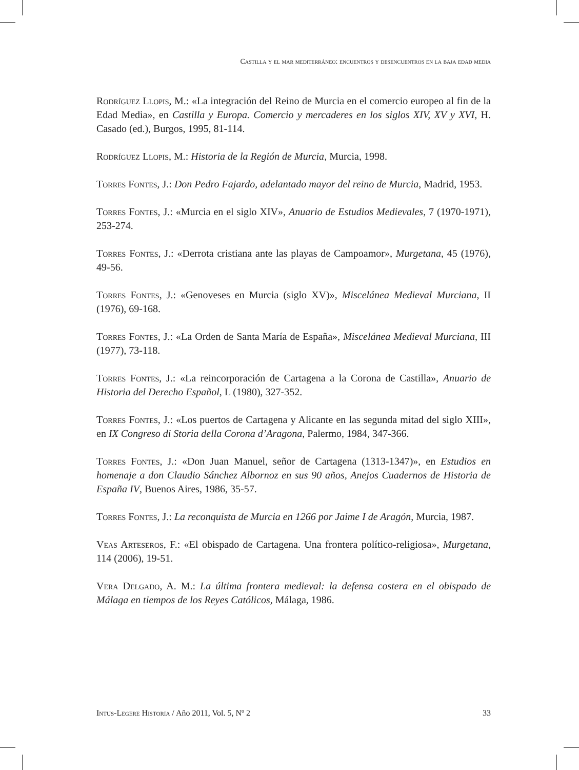Castilla y el mar mediterráneo: encuentros y desencuentros en la baja edad media
Rodríguez Llopis, M.: «La integración del Reino de Murcia en el comercio europeo al fin de la Edad Media», en Castilla y Europa. Comercio y mercaderes en los siglos XIV, XV y XVI, H. Casado (ed.), Burgos, 1995, 81-114.
Rodríguez Llopis, M.: Historia de la Región de Murcia, Murcia, 1998.
Torres Fontes, J.: Don Pedro Fajardo, adelantado mayor del reino de Murcia, Madrid, 1953.
Torres Fontes, J.: «Murcia en el siglo XIV», Anuario de Estudios Medievales, 7 (1970-1971), 253-274.
Torres Fontes, J.: «Derrota cristiana ante las playas de Campoamor», Murgetana, 45 (1976), 49-56.
Torres Fontes, J.: «Genoveses en Murcia (siglo XV)», Miscelánea Medieval Murciana, II (1976), 69-168.
Torres Fontes, J.: «La Orden de Santa María de España», Miscelánea Medieval Murciana, III (1977), 73-118.
Torres Fontes, J.: «La reincorporación de Cartagena a la Corona de Castilla», Anuario de Historia del Derecho Español, L (1980), 327-352.
Torres Fontes, J.: «Los puertos de Cartagena y Alicante en las segunda mitad del siglo XIII», en IX Congreso di Storia della Corona d’Aragona, Palermo, 1984, 347-366.
Torres Fontes, J.: «Don Juan Manuel, señor de Cartagena (1313-1347)», en Estudios en homenaje a don Claudio Sánchez Albornoz en sus 90 años, Anejos Cuadernos de Historia de España IV, Buenos Aires, 1986, 35-57.
Torres Fontes, J.: La reconquista de Murcia en 1266 por Jaime I de Aragón, Murcia, 1987.
Veas Arteseros, F.: «El obispado de Cartagena. Una frontera político-religiosa», Murgetana, 114 (2006), 19-51.
Vera Delgado, A. M.: La última frontera medieval: la defensa costera en el obispado de Málaga en tiempos de los Reyes Católicos, Málaga, 1986.
Intus-Legere Historia / Año 2011, Vol. 5, Nº 2 33